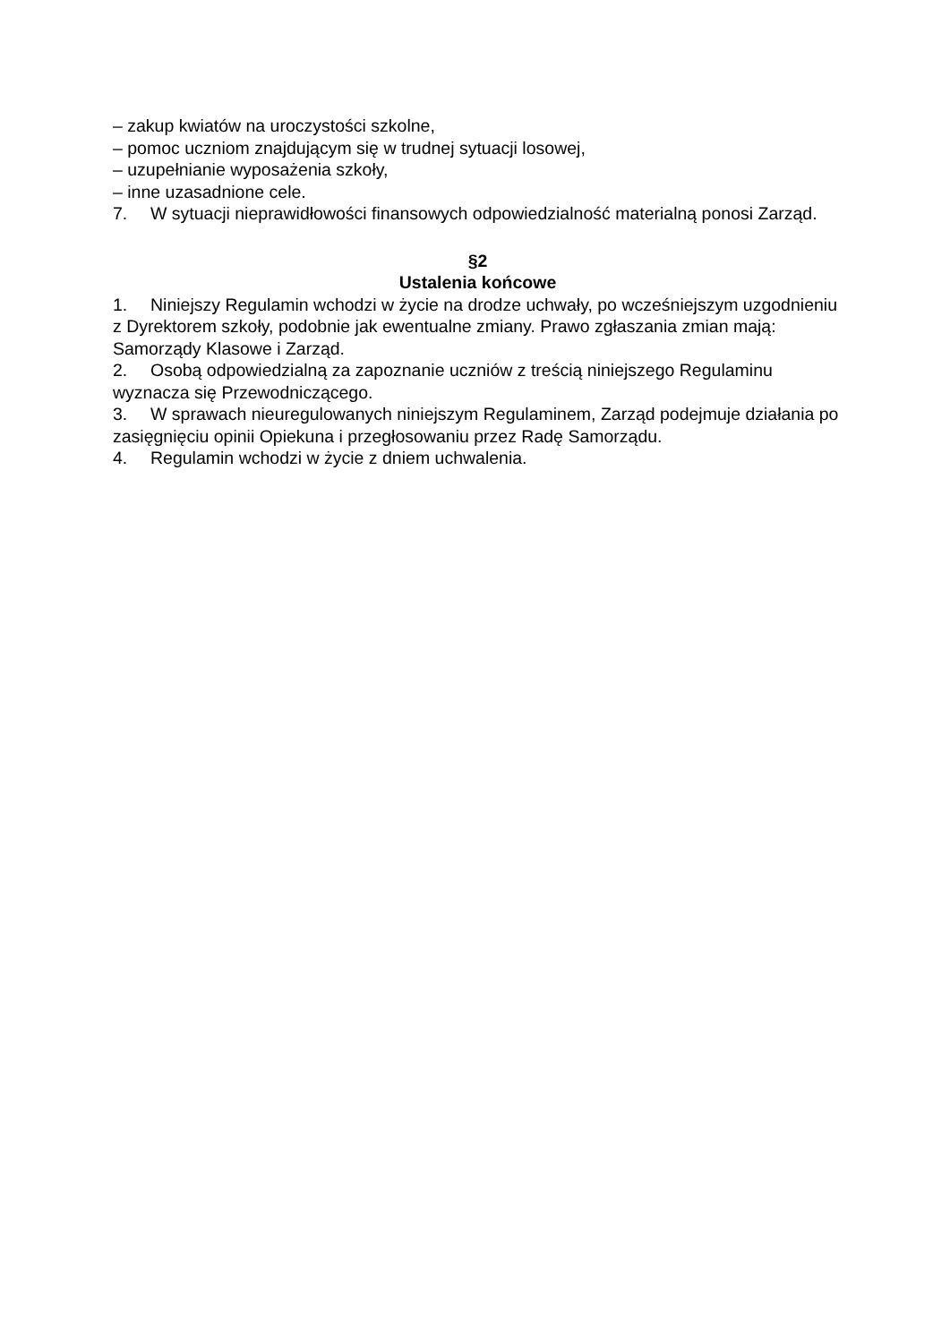– zakup kwiatów na uroczystości szkolne,
– pomoc uczniom znajdującym się w trudnej sytuacji losowej,
– uzupełnianie wyposażenia szkoły,
– inne uzasadnione cele.
7. W sytuacji nieprawidłowości finansowych odpowiedzialność materialną ponosi Zarząd.
§2
Ustalenia końcowe
1. Niniejszy Regulamin wchodzi w życie na drodze uchwały, po wcześniejszym uzgodnieniu z Dyrektorem szkoły, podobnie jak ewentualne zmiany. Prawo zgłaszania zmian mają: Samorządy Klasowe i Zarząd.
2. Osobą odpowiedzialną za zapoznanie uczniów z treścią niniejszego Regulaminu wyznacza się Przewodniczącego.
3. W sprawach nieuregulowanych niniejszym Regulaminem, Zarząd podejmuje działania po zasięgnięciu opinii Opiekuna i przegłosowaniu przez Radę Samorządu.
4. Regulamin wchodzi w życie z dniem uchwalenia.